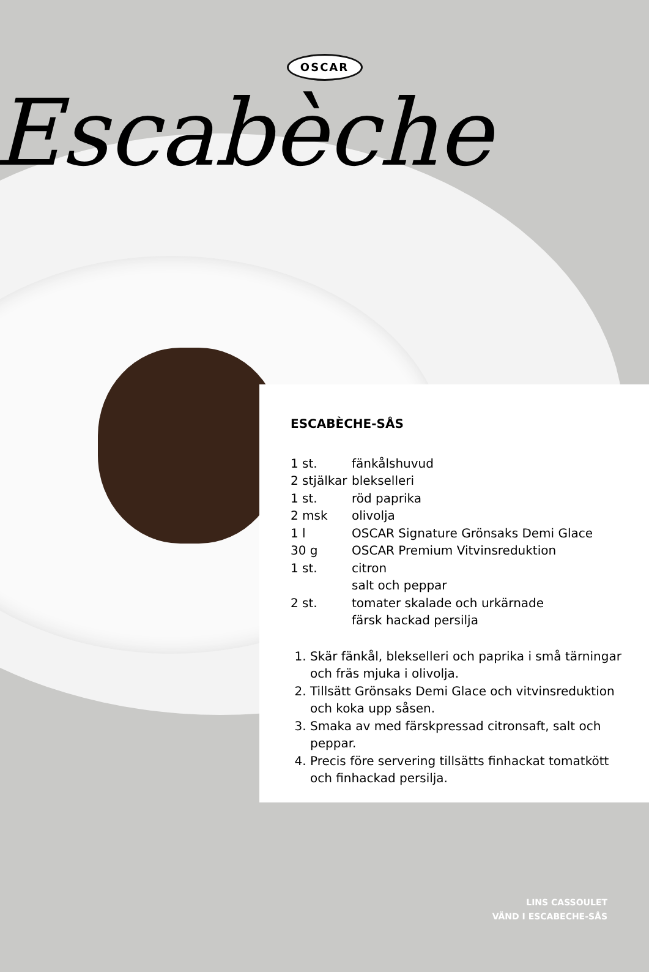OSCAR
Escabèche
ESCABÈCHE-SÅS
| 1 st. | fänkålshuvud |
| 2 stjälkar | blekselleri |
| 1 st. | röd paprika |
| 2 msk | olivolja |
| 1 l | OSCAR Signature Grönsaks Demi Glace |
| 30 g | OSCAR Premium Vitvinsreduktion |
| 1 st. | citron |
| | salt och peppar |
| 2 st. | tomater skalade och urkärnade |
| | färsk hackad persilja |
1. Skär fänkål, blekselleri och paprika i små tärningar och fräs mjuka i olivolja.
2. Tillsätt Grönsaks Demi Glace och vitvinsreduktion och koka upp såsen.
3. Smaka av med färskpressad citronsaft, salt och peppar.
4. Precis före servering tillsätts finhackat tomatkött och finhackad persilja.
LINS CASSOULET
VÄND I ESCABECHE-SÅS